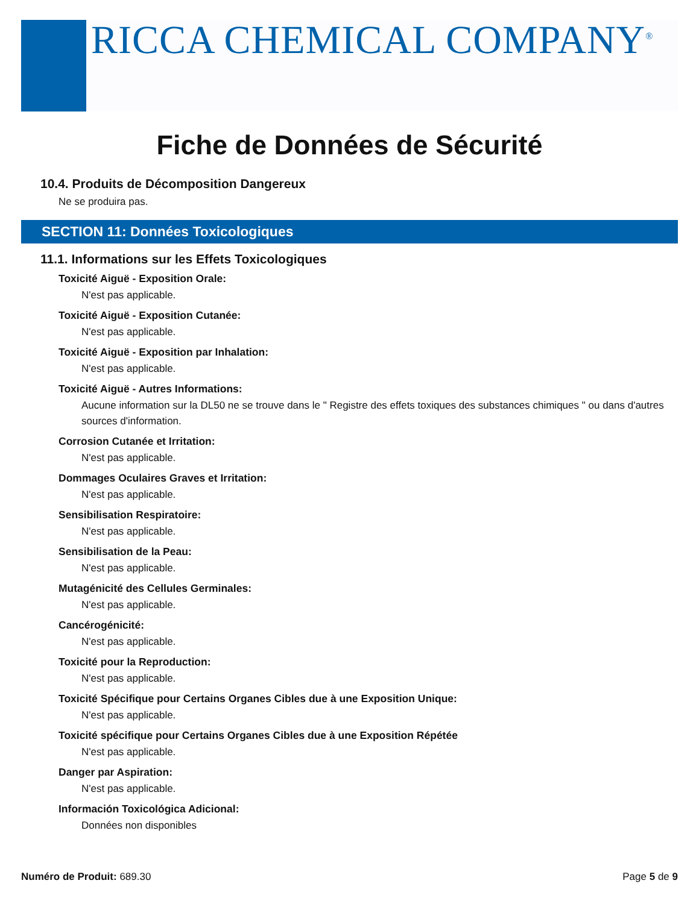RICCA CHEMICAL COMPANY<sup>®</sup>
Fiche de Données de Sécurité
10.4. Produits de Décomposition Dangereux
Ne se produira pas.
SECTION 11: Données Toxicologiques
11.1. Informations sur les Effets Toxicologiques
Toxicité Aiguë - Exposition Orale:
N'est pas applicable.
Toxicité Aiguë - Exposition Cutanée:
N'est pas applicable.
Toxicité Aiguë - Exposition par Inhalation:
N'est pas applicable.
Toxicité Aiguë - Autres Informations:
Aucune information sur la DL50 ne se trouve dans le " Registre des effets toxiques des substances chimiques " ou dans d'autres sources d'information.
Corrosion Cutanée et Irritation:
N'est pas applicable.
Dommages Oculaires Graves et Irritation:
N'est pas applicable.
Sensibilisation Respiratoire:
N'est pas applicable.
Sensibilisation de la Peau:
N'est pas applicable.
Mutagénicité des Cellules Germinales:
N'est pas applicable.
Cancérogénicité:
N'est pas applicable.
Toxicité pour la Reproduction:
N'est pas applicable.
Toxicité Spécifique pour Certains Organes Cibles due à une Exposition Unique:
N'est pas applicable.
Toxicité spécifique pour Certains Organes Cibles due à une Exposition Répétée
N'est pas applicable.
Danger par Aspiration:
N'est pas applicable.
Información Toxicológica Adicional:
Données non disponibles
Numéro de Produit: 689.30 Page 5 de 9